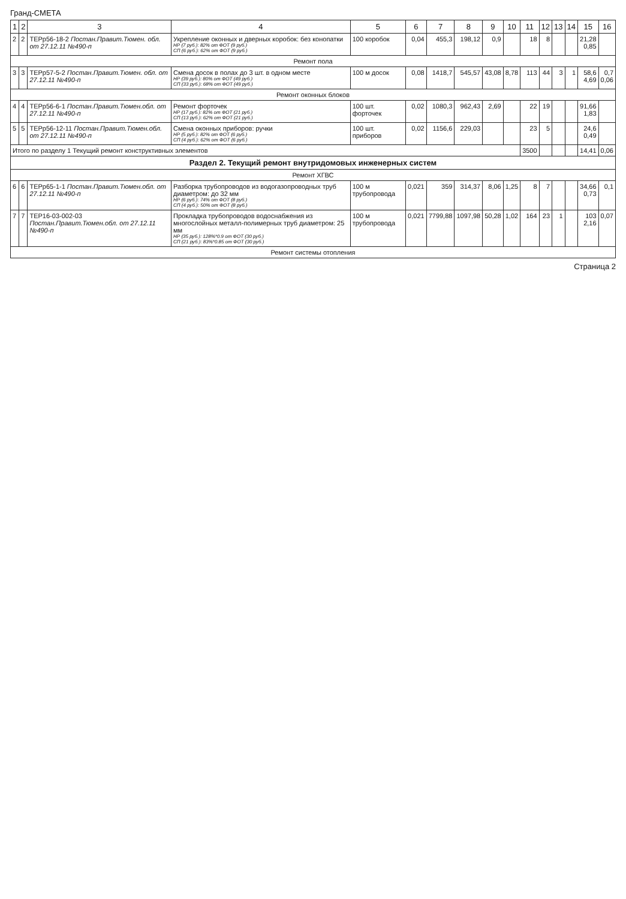Гранд-СМЕТА
| 1 | 2 | 3 | 4 | 5 | 6 | 7 | 8 | 9 | 10 | 11 | 12 | 13 | 14 | 15 | 16 |
| --- | --- | --- | --- | --- | --- | --- | --- | --- | --- | --- | --- | --- | --- | --- | --- |
| 2 | 2 | ТЕРр56-18-2 Постан.Правит.Тюмен. обл. от 27.12.11 №490-п | Укрепление оконных и дверных коробок: без конопатки НР (7 руб.): 82% от ФОТ (9 руб.) СП (6 руб.): 62% от ФОТ (9 руб.) | 100 коробок | 0,04 | 455,3 | 198,12 | 0,9 | | 18 | 8 | | | 21,28 0,85 | |
| Ремонт пола | | | | | | | | | | | | | | | |
| 3 | 3 | ТЕРр57-5-2 Постан.Правит.Тюмен. обл. от 27.12.11 №490-п | Смена досок в полах до 3 шт. в одном месте НР (39 руб.): 80% от ФОТ (49 руб.) СП (33 руб.): 68% от ФОТ (49 руб.) | 100 м досок | 0,08 | 1418,7 | 545,57 | 43,08 | 8,78 | 113 | 44 | 3 | 1 | 58,6 4,69 | 0,7 0,06 |
| Ремонт оконных блоков | | | | | | | | | | | | | | | |
| 4 | 4 | ТЕРр56-6-1 Постан.Правит.Тюмен.обл. от 27.12.11 №490-п | Ремонт форточек НР (17 руб.): 82% от ФОТ (21 руб.) СП (13 руб.): 62% от ФОТ (21 руб.) | 100 шт. форточек | 0,02 | 1080,3 | 962,43 | 2,69 | | 22 | 19 | | | 91,66 1,83 | |
| 5 | 5 | ТЕРр56-12-11 Постан.Правит.Тюмен.обл. от 27.12.11 №490-п | Смена оконных приборов: ручки НР (5 руб.): 82% от ФОТ (6 руб.) СП (4 руб.): 62% от ФОТ (6 руб.) | 100 шт. приборов | 0,02 | 1156,6 | 229,03 | | | 23 | 5 | | | 24,6 0,49 | |
| Итого по разделу 1 Текущий ремонт конструктивных элементов | | | | | | | | | | 3500 | | | | 14,41 | 0,06 |
| Раздел 2. Текущий ремонт внутридомовых инженерных систем | | | | | | | | | | | | | | | |
| Ремонт ХГВС | | | | | | | | | | | | | | | |
| 6 | 6 | ТЕРр65-1-1 Постан.Правит.Тюмен.обл. от 27.12.11 №490-п | Разборка трубопроводов из водогазопроводных труб диаметром: до 32 мм НР (6 руб.): 74% от ФОТ (8 руб.) СП (4 руб.): 50% от ФОТ (8 руб.) | 100 м трубопровода | 0,021 | 359 | 314,37 | 8,06 | 1,25 | 8 | 7 | | | 34,66 0,73 | 0,1 |
| 7 | 7 | ТЕР16-03-002-03 Постан.Правит.Тюмен.обл. от 27.12.11 №490-п | Прокладка трубопроводов водоснабжения из многослойных металл-полимерных труб диаметром: 25 мм НР (35 руб.): 128%*0.9 от ФОТ (30 руб.) СП (21 руб.): 83%*0.85 от ФОТ (30 руб.) | 100 м трубопровода | 0,021 | 7799,88 | 1097,98 | 50,28 | 1,02 | 164 | 23 | 1 | | 103 2,16 | 0,07 |
| Ремонт системы отопления | | | | | | | | | | | | | | | |
Страница 2